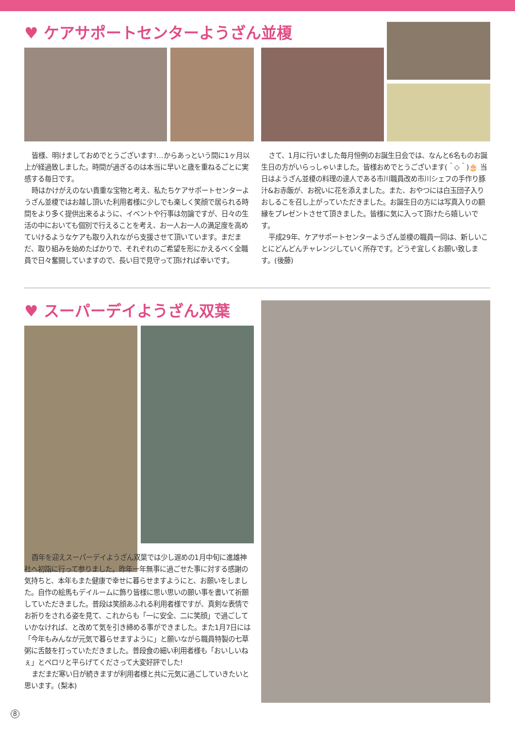♥ ケアサポートセンターようざん並榎
皆様、明けましておめでとうございます!…からあっという間に1ヶ月以上が経過致しました。時間が過ぎるのは本当に早いと歳を重ねるごとに実感する毎日です。
時はかけがえのない貴重な宝物と考え、私たちケアサポートセンターようざん並榎ではお越し頂いた利用者様に少しでも楽しく笑顔で居られる時間をより多く提供出来るように、イベントや行事は勿論ですが、日々の生活の中においても個別で行えることを考え、お一人お一人の満足度を高めていけるようなケアも取り入れながら支援させて頂いています。まだまだ、取り組みを始めたばかりで、それぞれのご希望を形にかえるべく全職員で日々奮闘していますので、長い目で見守って頂ければ幸いです。
さて、1月に行いました毎月恒例のお誕生日会では、なんと6名ものお誕生日の方がいらっしゃいました。皆様おめでとうございます(＾◇＾)🎂 当日はようざん並榎の料理の達人である市川職員改め市川シェフの手作り豚汁&お赤飯が、お祝いに花を添えました。また、おやつには白玉団子入りおしるこを召し上がっていただきました。お誕生日の方には写真入りの額縁をプレゼントさせて頂きました。皆様に気に入って頂けたら嬉しいです。
平成29年、ケアサポートセンターようざん並榎の職員一同は、新しいことにどんどんチャレンジしていく所存です。どうぞ宜しくお願い致します。(後藤)
♥ スーパーデイようざん双葉
酉年を迎えスーパーデイようざん双葉では少し遅めの1月中旬に進雄神社へ初詣に行って参りました。昨年一年無事に過ごせた事に対する感謝の気持ちと、本年もまた健康で幸せに暮らせますようにと、お願いをしました。自作の絵馬もデイルームに飾り皆様に思い思いの願い事を書いて祈願していただきました。普段は笑顔あふれる利用者様ですが、真剣な表情でお祈りをされる姿を見て、これからも「一に安全、二に笑顔」で過ごしていかなければ、と改めて気を引き締める事ができました。また1月7日には「今年もみんなが元気で暮らせますように」と願いながら職員特製の七草粥に舌鼓を打っていただきました。普段食の細い利用者様も「おいしいねぇ」とペロリと平らげてくださって大変好評でした!
まだまだ寒い日が続きますが利用者様と共に元気に過ごしていきたいと思います。(梨本)
8